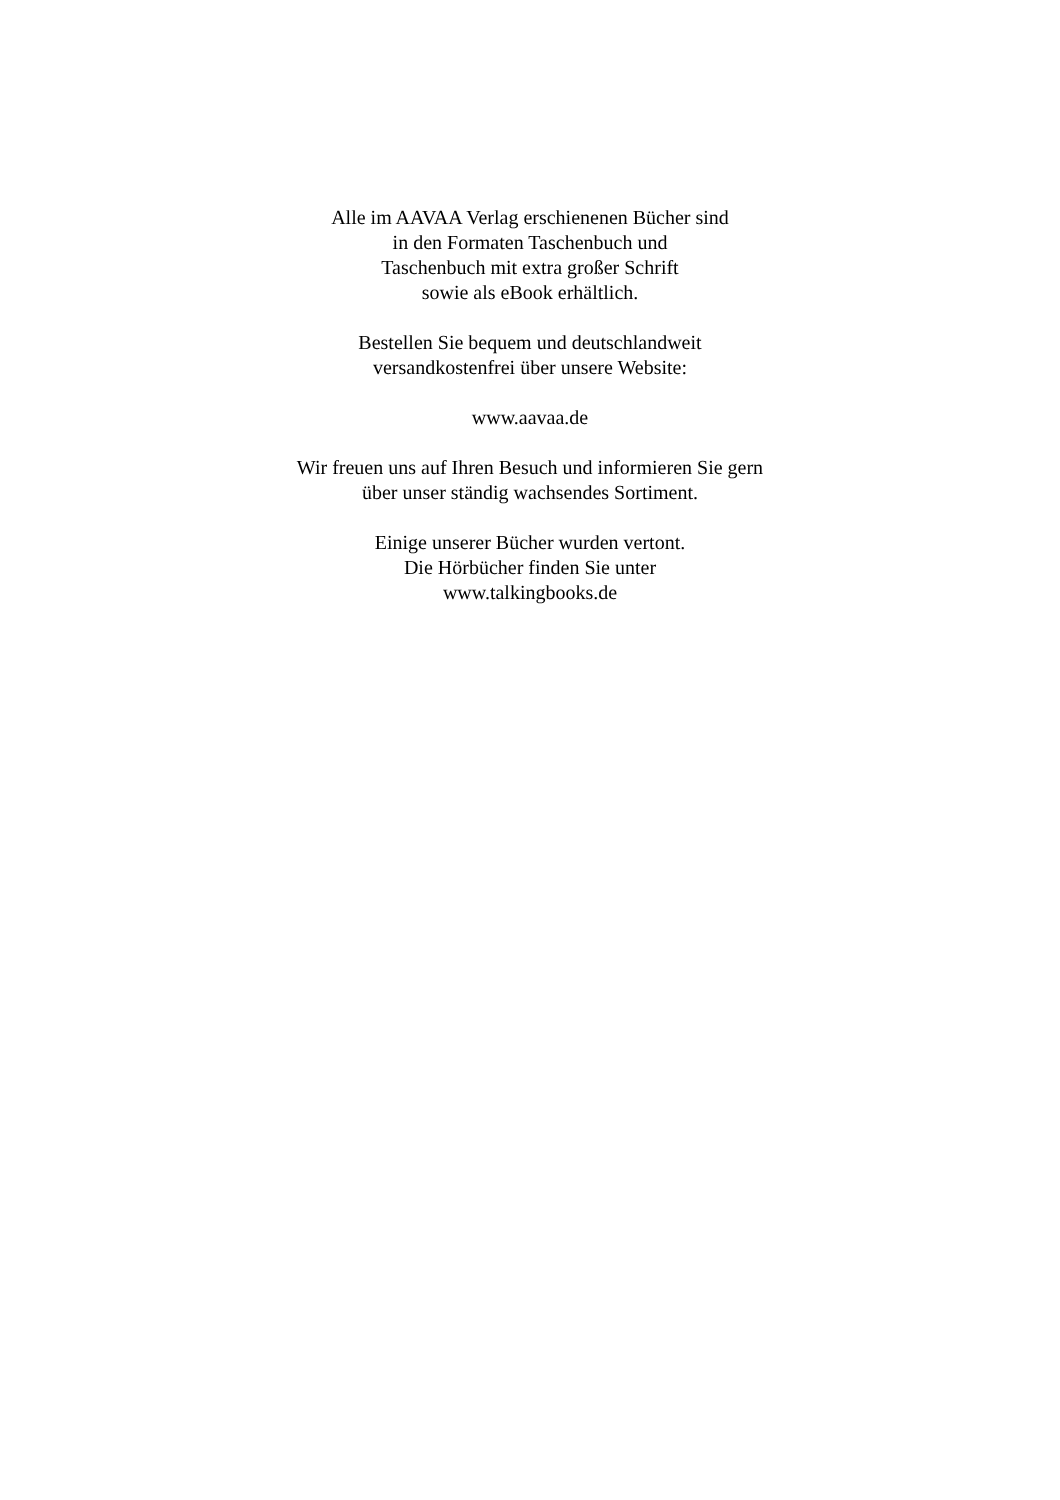Alle im AAVAA Verlag erschienenen Bücher sind
in den Formaten Taschenbuch und
Taschenbuch mit extra großer Schrift
sowie als eBook erhältlich.
Bestellen Sie bequem und deutschlandweit
versandkostenfrei über unsere Website:
www.aavaa.de
Wir freuen uns auf Ihren Besuch und informieren Sie gern
über unser ständig wachsendes Sortiment.
Einige unserer Bücher wurden vertont.
Die Hörbücher finden Sie unter
www.talkingbooks.de